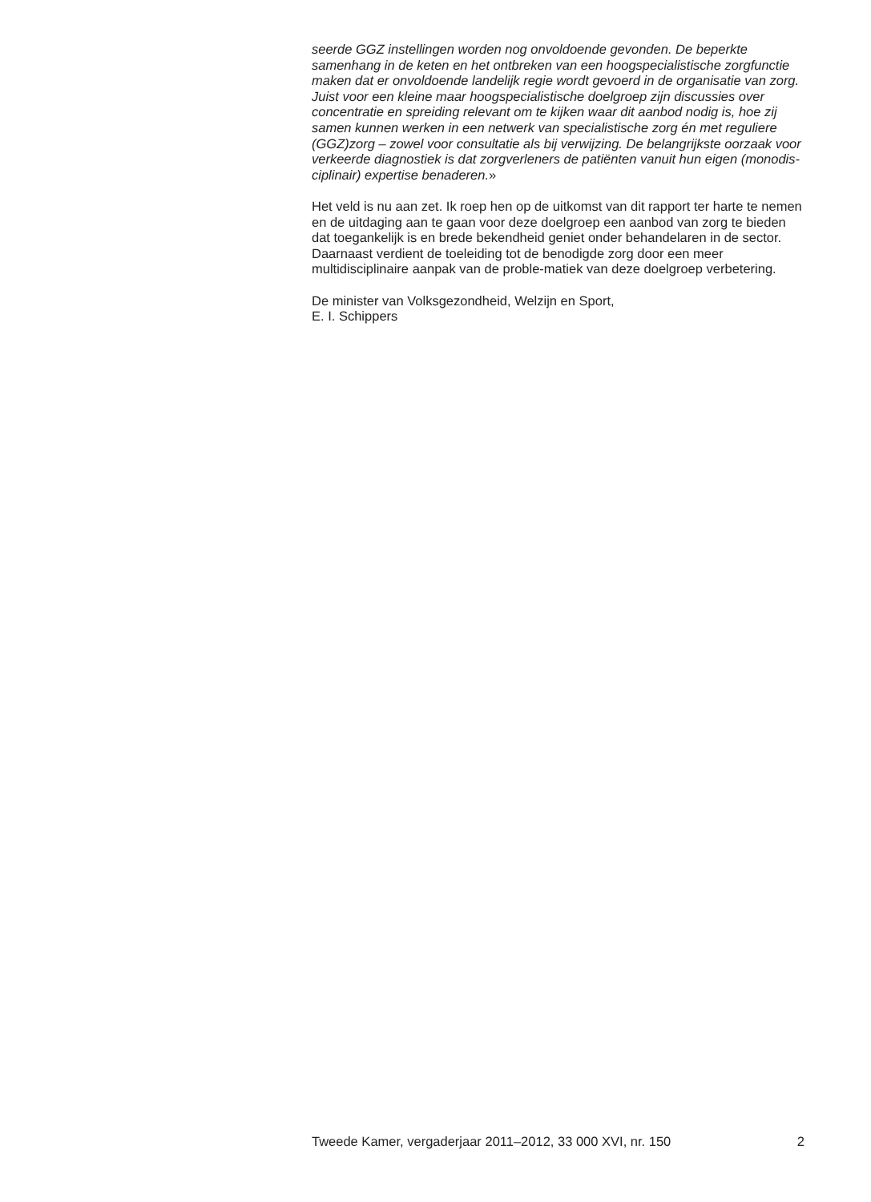seerde GGZ instellingen worden nog onvoldoende gevonden. De beperkte samenhang in de keten en het ontbreken van een hoogspecialistische zorgfunctie maken dat er onvoldoende landelijk regie wordt gevoerd in de organisatie van zorg. Juist voor een kleine maar hoogspecialistische doelgroep zijn discussies over concentratie en spreiding relevant om te kijken waar dit aanbod nodig is, hoe zij samen kunnen werken in een netwerk van specialistische zorg én met reguliere (GGZ)zorg – zowel voor consultatie als bij verwijzing. De belangrijkste oorzaak voor verkeerde diagnostiek is dat zorgverleners de patiënten vanuit hun eigen (monodis-ciplinair) expertise benaderen.»
Het veld is nu aan zet. Ik roep hen op de uitkomst van dit rapport ter harte te nemen en de uitdaging aan te gaan voor deze doelgroep een aanbod van zorg te bieden dat toegankelijk is en brede bekendheid geniet onder behandelaren in de sector. Daarnaast verdient de toeleiding tot de benodigde zorg door een meer multidisciplinaire aanpak van de proble-matiek van deze doelgroep verbetering.
De minister van Volksgezondheid, Welzijn en Sport,
E. I. Schippers
Tweede Kamer, vergaderjaar 2011–2012, 33 000 XVI, nr. 150 2